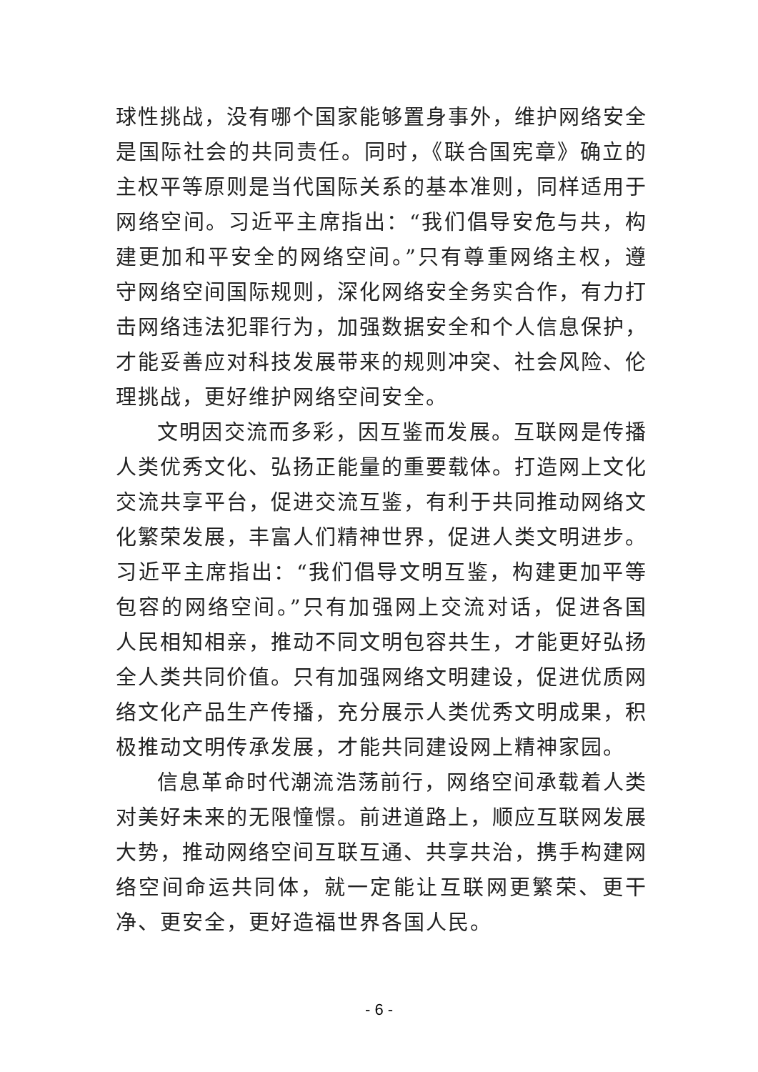球性挑战，没有哪个国家能够置身事外，维护网络安全是国际社会的共同责任。同时，《联合国宪章》确立的主权平等原则是当代国际关系的基本准则，同样适用于网络空间。习近平主席指出：“我们倡导安危与共，构建更加和平安全的网络空间。”只有尊重网络主权，遵守网络空间国际规则，深化网络安全务实合作，有力打击网络违法犯罪行为，加强数据安全和个人信息保护，才能妥善应对科技发展带来的规则冲突、社会风险、伦理挑战，更好维护网络空间安全。
文明因交流而多彩，因互鉴而发展。互联网是传播人类优秀文化、弘扬正能量的重要载体。打造网上文化交流共享平台，促进交流互鉴，有利于共同推动网络文化繁荣发展，丰富人们精神世界，促进人类文明进步。习近平主席指出：“我们倡导文明互鉴，构建更加平等包容的网络空间。”只有加强网上交流对话，促进各国人民相知相亲，推动不同文明包容共生，才能更好弘扬全人类共同价值。只有加强网络文明建设，促进优质网络文化产品生产传播，充分展示人类优秀文明成果，积极推动文明传承发展，才能共同建设网上精神家园。
信息革命时代潮流浩荡前行，网络空间承载着人类对美好未来的无限憧憬。前进道路上，顺应互联网发展大势，推动网络空间互联互通、共享共治，携手构建网络空间命运共同体，就一定能让互联网更繁荣、更干净、更安全，更好造福世界各国人民。
- 6 -